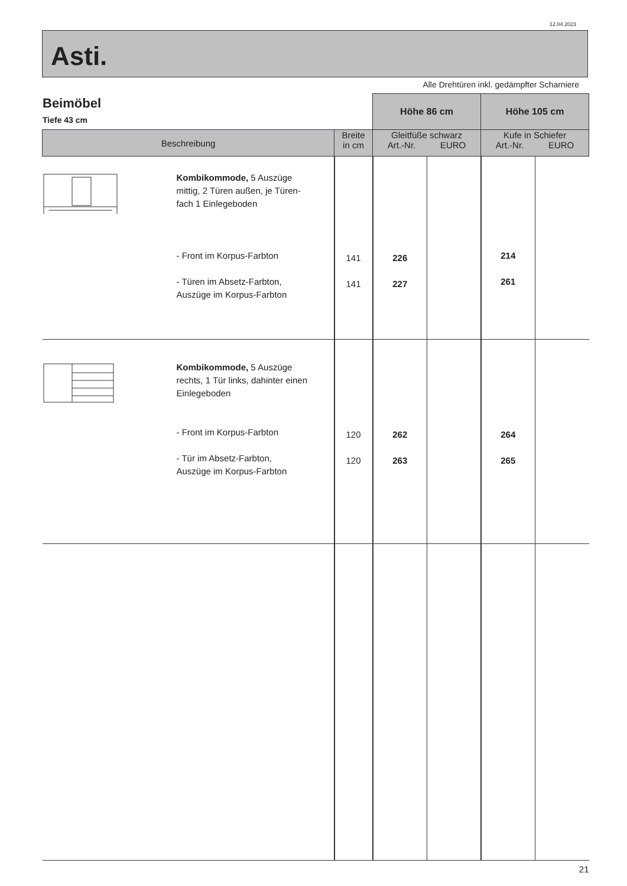12.04.2023
Asti.
Alle Drehtüren inkl. gedämpfter Scharniere
Beimöbel
Tiefe 43 cm
| | | Höhe 86 cm | | Höhe 105 cm | |
| Beschreibung | Breite in cm | Gleitfüße schwarz Art.-Nr. EURO | | Kufe in Schiefer Art.-Nr. EURO | |
| Kombikommode, 5 Auszüge mittig, 2 Türen außen, je Türen- fach 1 Einlegeboden - Front im Korpus-Farbton - Türen im Absetz-Farbton, Auszüge im Korpus-Farbton | 141 141 | 226 227 | | 214 261 | |
| Kombikommode, 5 Auszüge rechts, 1 Tür links, dahinter einen Einlegeboden - Front im Korpus-Farbton - Tür im Absetz-Farbton, Auszüge im Korpus-Farbton | 120 120 | 262 263 | | 264 265 | |
| 21 | | | | | |